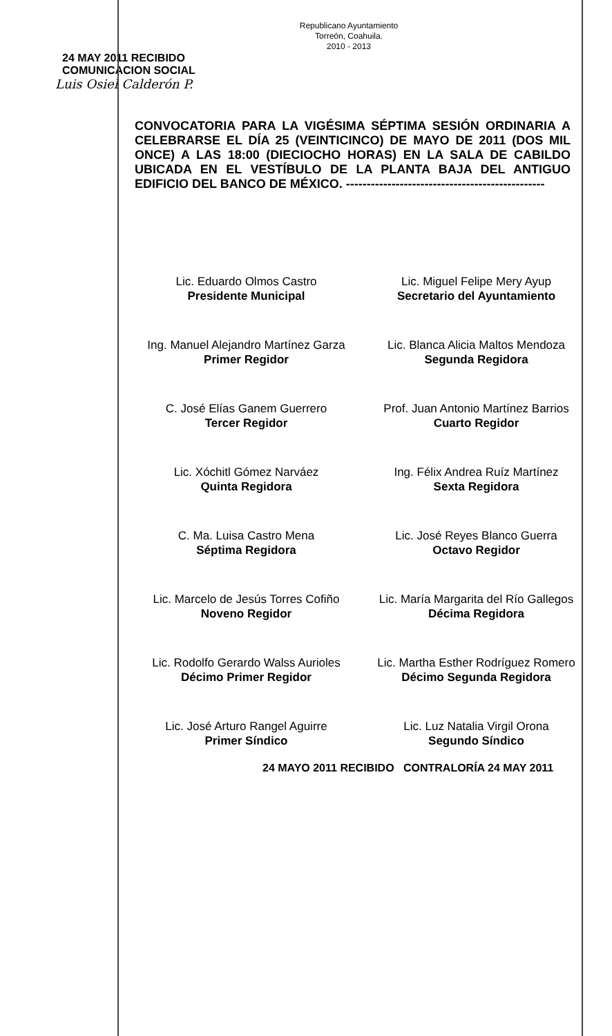Republicano Ayuntamiento
Torreón, Coahuila.
2010 - 2013
24 MAY 2011 RECIBIDO
COMUNICACION SOCIAL
Luis Osiel Calderón P.
CONVOCATORIA PARA LA VIGÉSIMA SÉPTIMA SESIÓN ORDINARIA A CELEBRARSE EL DÍA 25 (VEINTICINCO) DE MAYO DE 2011 (DOS MIL ONCE) A LAS 18:00 (DIECIOCHO HORAS) EN LA SALA DE CABILDO UBICADA EN EL VESTÍBULO DE LA PLANTA BAJA DEL ANTIGUO EDIFICIO DEL BANCO DE MÉXICO. ------------------------------------------------
Lic. Eduardo Olmos Castro
Presidente Municipal
Lic. Miguel Felipe Mery Ayup
Secretario del Ayuntamiento
Ing. Manuel Alejandro Martínez Garza
Primer Regidor
Lic. Blanca Alicia Maltos Mendoza
Segunda Regidora
C. José Elías Ganem Guerrero
Tercer Regidor
Prof. Juan Antonio Martínez Barrios
Cuarto Regidor
Lic. Xóchitl Gómez Narváez
Quinta Regidora
Ing. Félix Andrea Ruíz Martínez
Sexta Regidora
C. Ma. Luisa Castro Mena
Séptima Regidora
Lic. José Reyes Blanco Guerra
Octavo Regidor
Lic. Marcelo de Jesús Torres Cofiño
Noveno Regidor
Lic. María Margarita del Río Gallegos
Décima Regidora
Lic. Rodolfo Gerardo Walss Aurioles
Décimo Primer Regidor
Lic. Martha Esther Rodríguez Romero
Décimo Segunda Regidora
Lic. José Arturo Rangel Aguirre
Primer Síndico
Lic. Luz Natalia Virgil Orona
Segundo Síndico
24 MAYO 2011 RECIBIDO CONTRALORÍA 24 MAY 2011